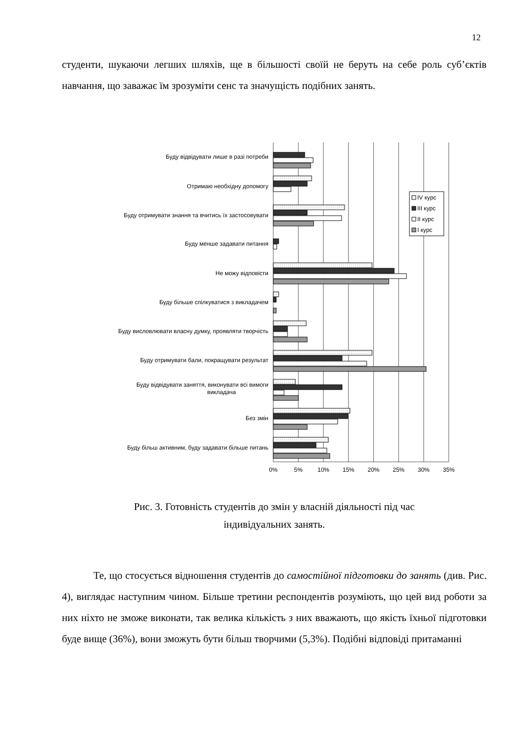12
студенти, шукаючи легших шляхів, ще в більшості своїй не беруть на себе роль суб’єктів навчання, що заважає їм зрозуміти сенс та значущість подібних занять.
Буду відвідувати лише в разі потреби
Отримаю необхідну допомогу
Буду отримувати знання та вчитись їх застосовувати
Буду менше задавати питання
Не можу відповісти
Буду більше спілкуватися з викладачем
Буду висловлювати власну думку, проявляти творчість
Буду отримувати бали, покращувати результат
Буду відвідувати заняття, виконувати всі вимоги
викладача
Без змін
Буду більш активним, буду задавати більше питань
0%
5%
10%
15%
20%
25%
30%
35%
IV курс
III курс
II курс
I курс
Рис. 3. Готовність студентів до змін у власній діяльності під час
індивідуальних занять.
Те, що стосується відношення студентів до самостійної підготовки до занять (див. Рис. 4), виглядає наступним чином. Більше третини респондентів розуміють, що цей вид роботи за них ніхто не зможе виконати, так велика кількість з них вважають, що якість їхньої підготовки буде вище (36%), вони зможуть бути більш творчими (5,3%). Подібні відповіді притаманні